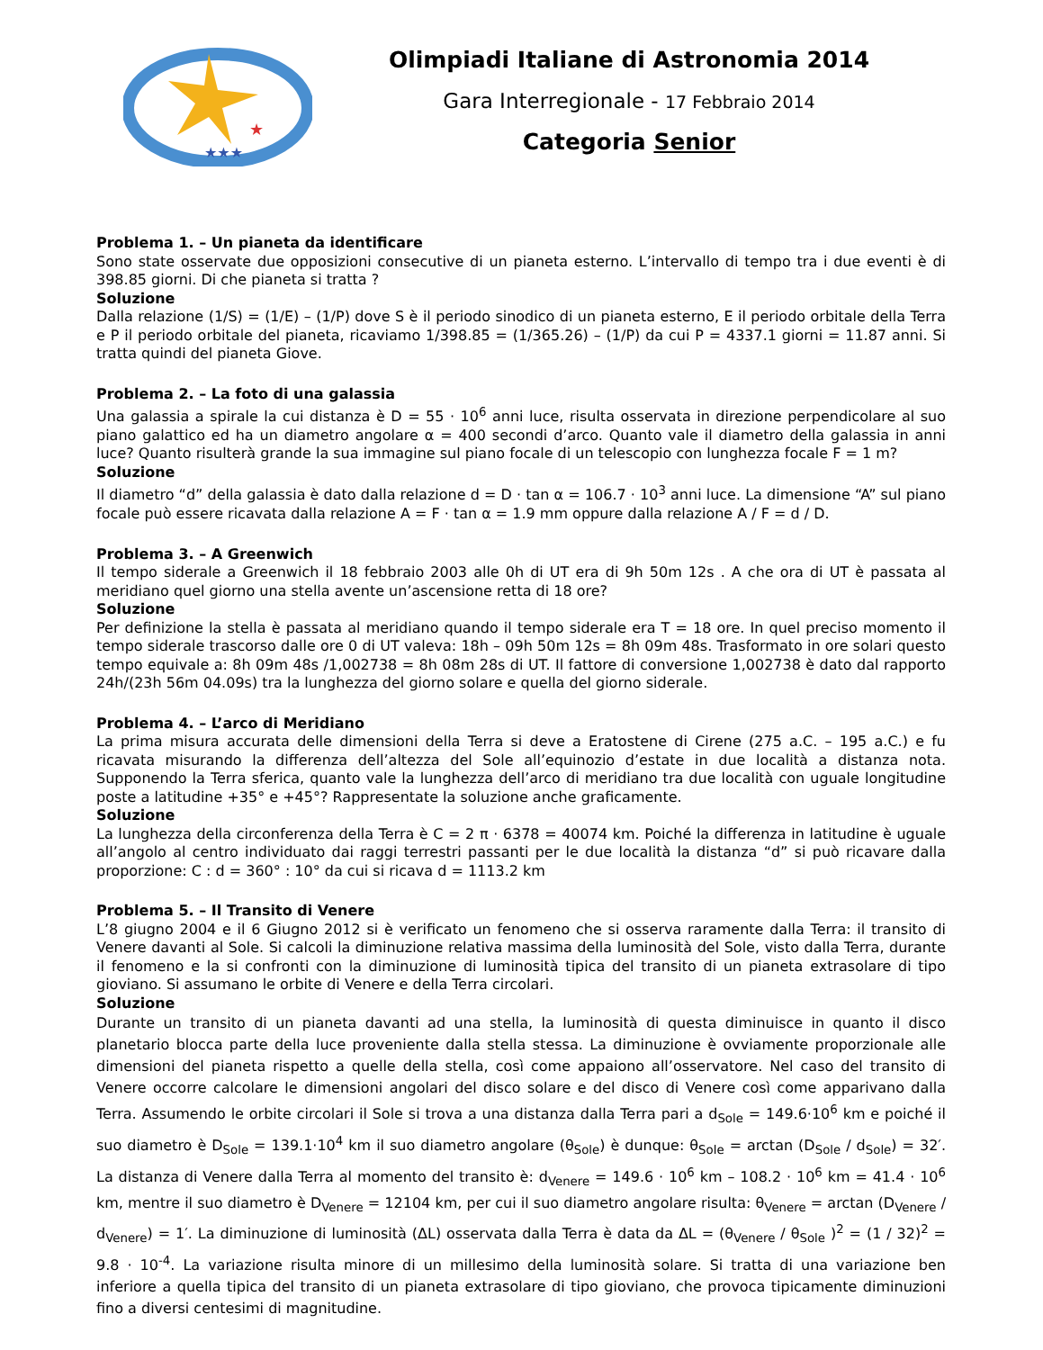★
★★★
Olimpiadi Italiane di Astronomia 2014
Gara Interregionale - 17 Febbraio 2014
Categoria Senior
Problema 1. – Un pianeta da identificare
Sono state osservate due opposizioni consecutive di un pianeta esterno. L’intervallo di tempo tra i due eventi è di 398.85 giorni. Di che pianeta si tratta ?
Soluzione
Dalla relazione (1/S) = (1/E) – (1/P) dove S è il periodo sinodico di un pianeta esterno, E il periodo orbitale della Terra e P il periodo orbitale del pianeta, ricaviamo 1/398.85 = (1/365.26) – (1/P) da cui P = 4337.1 giorni = 11.87 anni. Si tratta quindi del pianeta Giove.
Problema 2. – La foto di una galassia
Una galassia a spirale la cui distanza è D = 55 · 10<sup>6</sup> anni luce, risulta osservata in direzione perpendicolare al suo piano galattico ed ha un diametro angolare α = 400 secondi d’arco. Quanto vale il diametro della galassia in anni luce? Quanto risulterà grande la sua immagine sul piano focale di un telescopio con lunghezza focale F = 1 m?
Soluzione
Il diametro “d” della galassia è dato dalla relazione d = D · tan α = 106.7 · 10<sup>3</sup> anni luce. La dimensione “A” sul piano focale può essere ricavata dalla relazione A = F · tan α = 1.9 mm oppure dalla relazione A / F = d / D.
Problema 3. – A Greenwich
Il tempo siderale a Greenwich il 18 febbraio 2003 alle 0h di UT era di 9h 50m 12s . A che ora di UT è passata al meridiano quel giorno una stella avente un’ascensione retta di 18 ore?
Soluzione
Per definizione la stella è passata al meridiano quando il tempo siderale era T = 18 ore. In quel preciso momento il tempo siderale trascorso dalle ore 0 di UT valeva: 18h – 09h 50m 12s = 8h 09m 48s. Trasformato in ore solari questo tempo equivale a: 8h 09m 48s /1,002738 = 8h 08m 28s di UT. Il fattore di conversione 1,002738 è dato dal rapporto 24h/(23h 56m 04.09s) tra la lunghezza del giorno solare e quella del giorno siderale.
Problema 4. – L’arco di Meridiano
La prima misura accurata delle dimensioni della Terra si deve a Eratostene di Cirene (275 a.C. – 195 a.C.) e fu ricavata misurando la differenza dell’altezza del Sole all’equinozio d’estate in due località a distanza nota. Supponendo la Terra sferica, quanto vale la lunghezza dell’arco di meridiano tra due località con uguale longitudine poste a latitudine +35° e +45°? Rappresentate la soluzione anche graficamente.
Soluzione
La lunghezza della circonferenza della Terra è C = 2 π · 6378 = 40074 km. Poiché la differenza in latitudine è uguale all’angolo al centro individuato dai raggi terrestri passanti per le due località la distanza “d” si può ricavare dalla proporzione: C : d = 360° : 10° da cui si ricava d = 1113.2 km
Problema 5. – Il Transito di Venere
L’8 giugno 2004 e il 6 Giugno 2012 si è verificato un fenomeno che si osserva raramente dalla Terra: il transito di Venere davanti al Sole. Si calcoli la diminuzione relativa massima della luminosità del Sole, visto dalla Terra, durante il fenomeno e la si confronti con la diminuzione di luminosità tipica del transito di un pianeta extrasolare di tipo gioviano. Si assumano le orbite di Venere e della Terra circolari.
Soluzione
Durante un transito di un pianeta davanti ad una stella, la luminosità di questa diminuisce in quanto il disco planetario blocca parte della luce proveniente dalla stella stessa. La diminuzione è ovviamente proporzionale alle dimensioni del pianeta rispetto a quelle della stella, così come appaiono all’osservatore. Nel caso del transito di Venere occorre calcolare le dimensioni angolari del disco solare e del disco di Venere così come apparivano dalla Terra. Assumendo le orbite circolari il Sole si trova a una distanza dalla Terra pari a d<sub>Sole</sub> = 149.6·10<sup>6</sup> km e poiché il suo diametro è D<sub>Sole</sub> = 139.1·10<sup>4</sup> km il suo diametro angolare (θ<sub>Sole</sub>) è dunque: θ<sub>Sole</sub> = arctan (D<sub>Sole</sub> / d<sub>Sole</sub>) = 32′. La distanza di Venere dalla Terra al momento del transito è: d<sub>Venere</sub> = 149.6 · 10<sup>6</sup> km – 108.2 · 10<sup>6</sup> km = 41.4 · 10<sup>6</sup> km, mentre il suo diametro è D<sub>Venere</sub> = 12104 km, per cui il suo diametro angolare risulta: θ<sub>Venere</sub> = arctan (D<sub>Venere</sub> / d<sub>Venere</sub>) = 1′. La diminuzione di luminosità (ΔL) osservata dalla Terra è data da ΔL = (θ<sub>Venere</sub> / θ<sub>Sole</sub> )<sup>2</sup> = (1 / 32)<sup>2</sup> = 9.8 · 10<sup>-4</sup>. La variazione risulta minore di un millesimo della luminosità solare. Si tratta di una variazione ben inferiore a quella tipica del transito di un pianeta extrasolare di tipo gioviano, che provoca tipicamente diminuzioni fino a diversi centesimi di magnitudine.